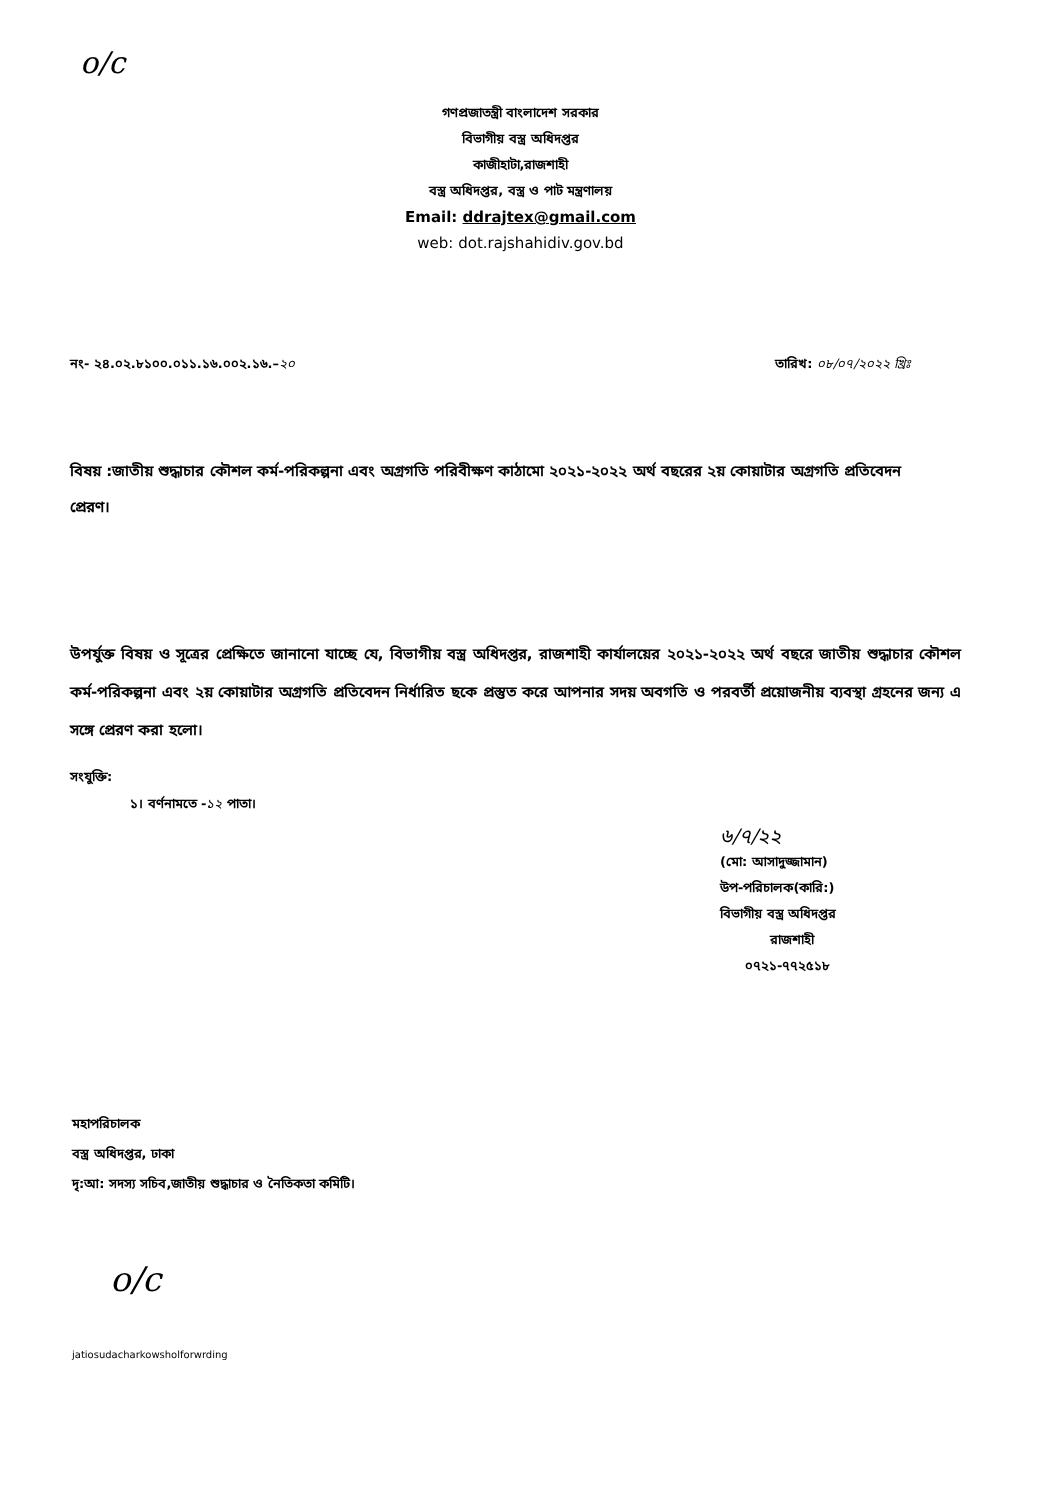o/c
গণপ্রজাতন্ত্রী বাংলাদেশ সরকার
বিভাগীয় বস্ত্র অধিদপ্তর
কাজীহাটা,রাজশাহী
বস্ত্র অধিদপ্তর, বস্ত্র ও পাট মন্ত্রণালয়
Email: ddrajtex@gmail.com
web: dot.rajshahidiv.gov.bd
নং- ২৪.০২.৮১০০.০১১.১৬.০০২.১৬.–২০ তারিখ: ০৮/০৭/২০২২ খ্রিঃ
বিষয় :জাতীয় শুদ্ধাচার কৌশল কর্ম-পরিকল্পনা এবং অগ্রগতি পরিবীক্ষণ কাঠামো ২০২১-২০২২ অর্থ বছরের ২য় কোয়াটার অগ্রগতি প্রতিবেদন প্রেরণ।
উপর্যুক্ত বিষয় ও সূত্রের প্রেক্ষিতে জানানো যাচ্ছে যে, বিভাগীয় বস্ত্র অধিদপ্তর, রাজশাহী কার্যালয়ের ২০২১-২০২২ অর্থ বছরে জাতীয় শুদ্ধাচার কৌশল কর্ম-পরিকল্পনা এবং ২য় কোয়াটার অগ্রগতি প্রতিবেদন নির্ধারিত ছকে প্রস্তুত করে আপনার সদয় অবগতি ও পরবর্তী প্রয়োজনীয় ব্যবস্থা গ্রহনের জন্য এ সঙ্গে প্রেরণ করা হলো।
সংযুক্তি:
১। বর্ণনামতে -১২ পাতা।
৬/৭/২২
(মো: আসাদুজ্জামান)
উপ-পরিচালক(কারি:)
বিভাগীয় বস্ত্র অধিদপ্তর
রাজশাহী
০৭২১-৭৭২৫১৮
মহাপরিচালক
বস্ত্র অধিদপ্তর, ঢাকা
দৃ:আ: সদস্য সচিব,জাতীয় শুদ্ধাচার ও নৈতিকতা কমিটি।
o/c
jatiosudacharkowsholforwrding